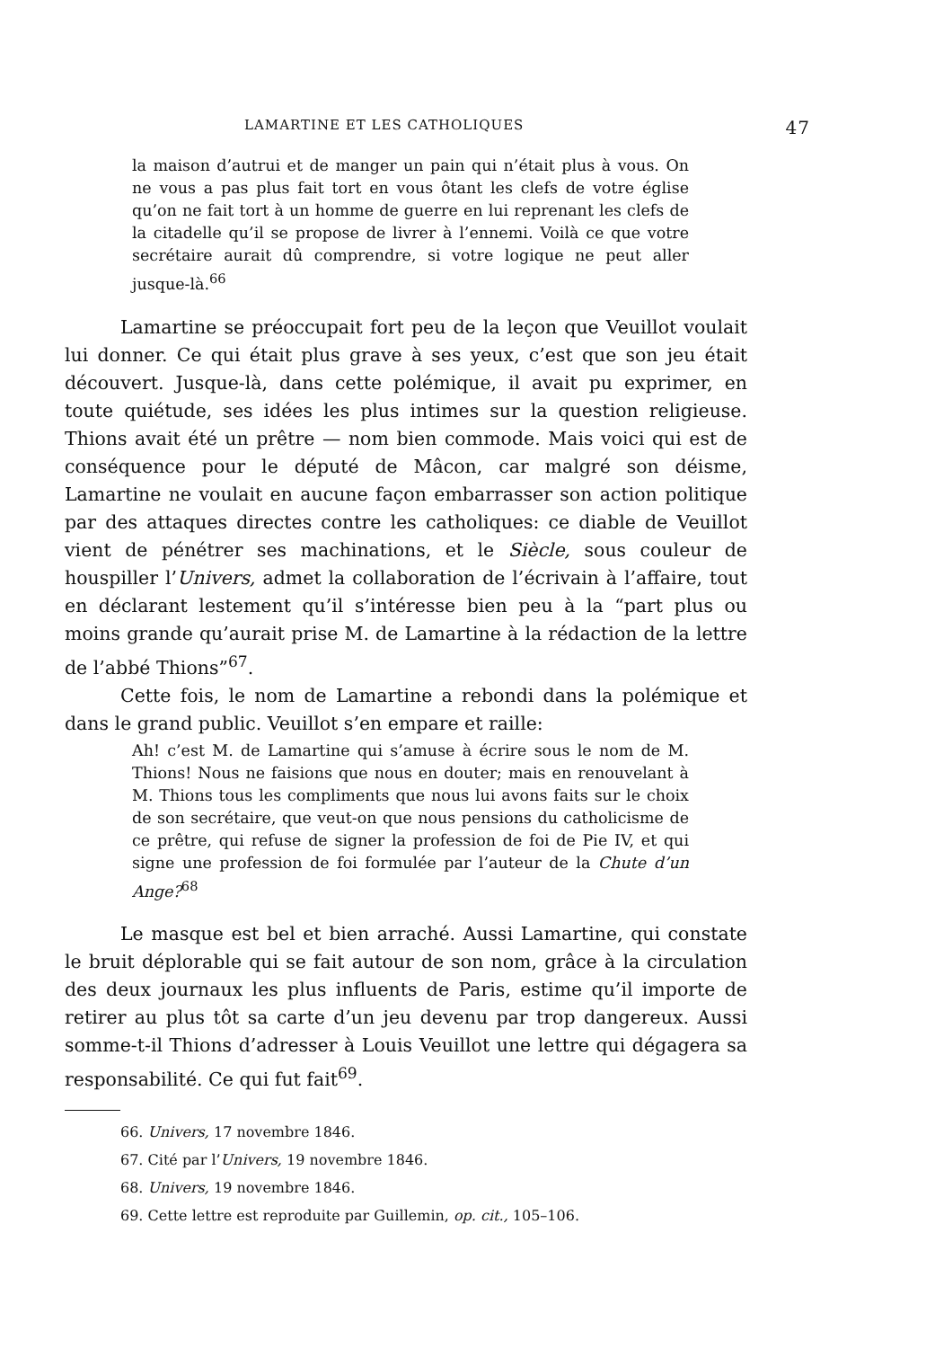LAMARTINE ET LES CATHOLIQUES 47
la maison d’autrui et de manger un pain qui n’était plus à vous. On ne vous a pas plus fait tort en vous ôtant les clefs de votre église qu’on ne fait tort à un homme de guerre en lui reprenant les clefs de la citadelle qu’il se propose de livrer à l’ennemi. Voilà ce que votre secrétaire aurait dû comprendre, si votre logique ne peut aller jusque-là.<sup>66</sup>
Lamartine se préoccupait fort peu de la leçon que Veuillot voulait lui donner. Ce qui était plus grave à ses yeux, c’est que son jeu était découvert. Jusque-là, dans cette polémique, il avait pu exprimer, en toute quiétude, ses idées les plus intimes sur la question religieuse. Thions avait été un prêtre — nom bien commode. Mais voici qui est de conséquence pour le député de Mâcon, car malgré son déisme, Lamartine ne voulait en aucune façon embarrasser son action politique par des attaques directes contre les catholiques: ce diable de Veuillot vient de pénétrer ses machinations, et le Siècle, sous couleur de houspiller l’Univers, admet la collaboration de l’écrivain à l’affaire, tout en déclarant lestement qu’il s’intéresse bien peu à la “part plus ou moins grande qu’aurait prise M. de Lamartine à la rédaction de la lettre de l’abbé Thions”<sup>67</sup>.
Cette fois, le nom de Lamartine a rebondi dans la polémique et dans le grand public. Veuillot s’en empare et raille:
Ah! c’est M. de Lamartine qui s’amuse à écrire sous le nom de M. Thions! Nous ne faisions que nous en douter; mais en renouvelant à M. Thions tous les compliments que nous lui avons faits sur le choix de son secrétaire, que veut-on que nous pensions du catholicisme de ce prêtre, qui refuse de signer la profession de foi de Pie IV, et qui signe une profession de foi formulée par l’auteur de la Chute d’un Ange?<sup>68</sup>
Le masque est bel et bien arraché. Aussi Lamartine, qui constate le bruit déplorable qui se fait autour de son nom, grâce à la circulation des deux journaux les plus influents de Paris, estime qu’il importe de retirer au plus tôt sa carte d’un jeu devenu par trop dangereux. Aussi somme-t-il Thions d’adresser à Louis Veuillot une lettre qui dégagera sa responsabilité. Ce qui fut fait<sup>69</sup>.
66. Univers, 17 novembre 1846.
67. Cité par l’Univers, 19 novembre 1846.
68. Univers, 19 novembre 1846.
69. Cette lettre est reproduite par Guillemin, op. cit., 105–106.